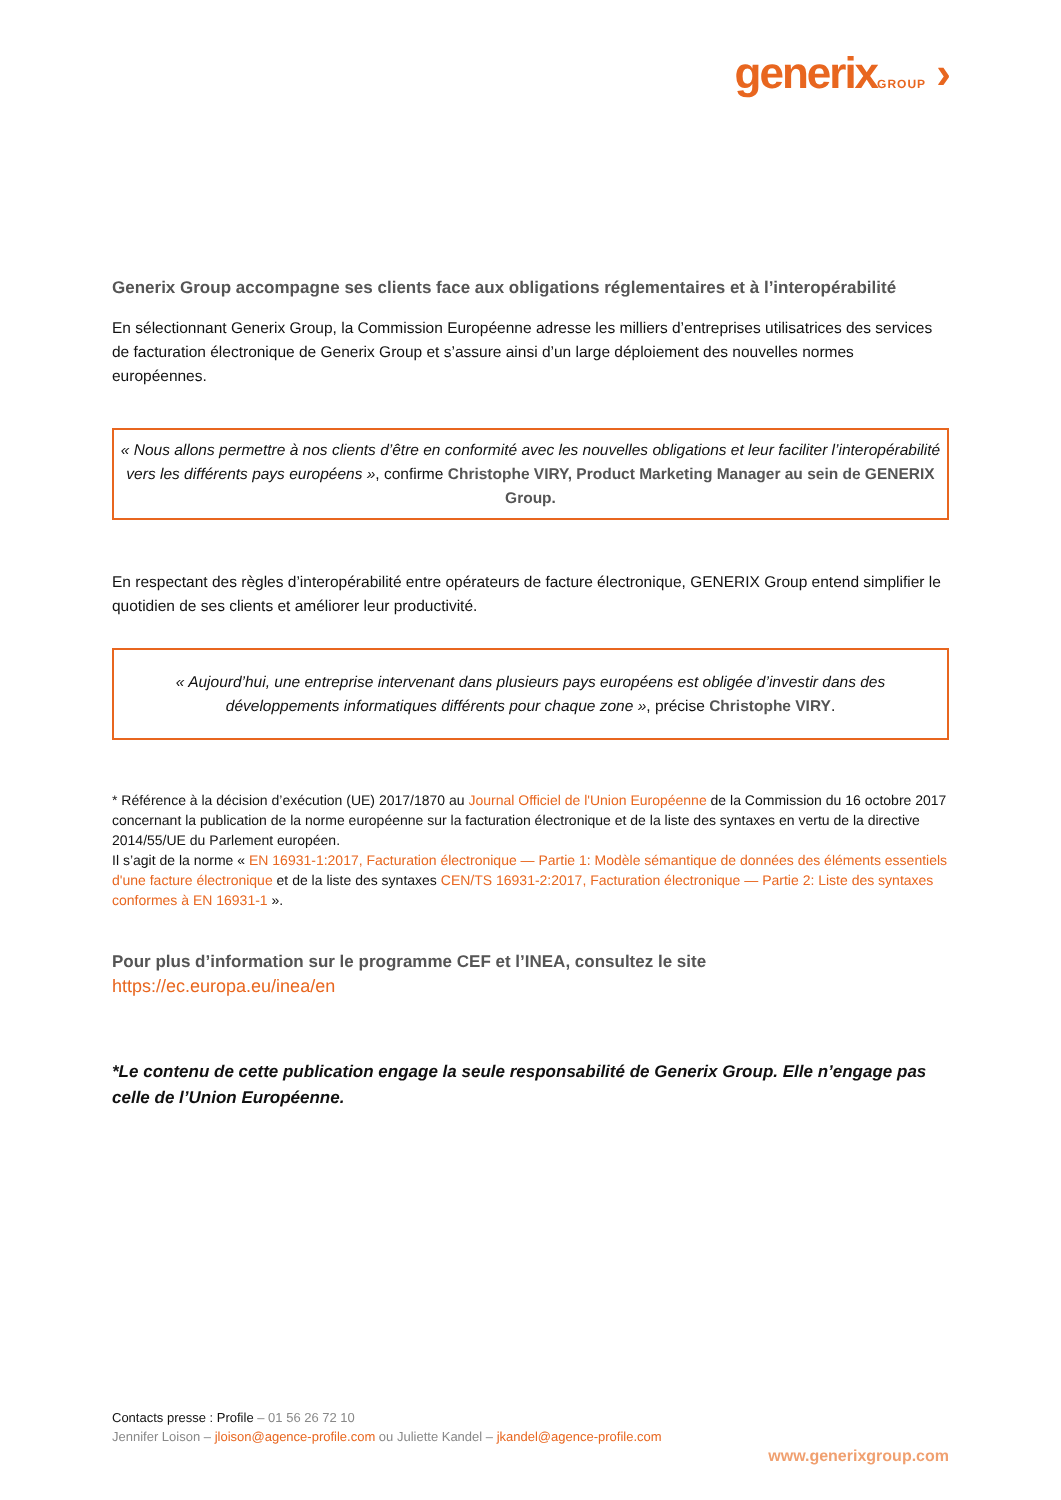generixGROUP ›
Generix Group accompagne ses clients face aux obligations réglementaires et à l’interopérabilité
En sélectionnant Generix Group, la Commission Européenne adresse les milliers d’entreprises utilisatrices des services de facturation électronique de Generix Group et s’assure ainsi d’un large déploiement des nouvelles normes européennes.
« Nous allons permettre à nos clients d’être en conformité avec les nouvelles obligations et leur faciliter l’interopérabilité vers les différents pays européens », confirme Christophe VIRY, Product Marketing Manager au sein de GENERIX Group.
En respectant des règles d’interopérabilité entre opérateurs de facture électronique, GENERIX Group entend simplifier le quotidien de ses clients et améliorer leur productivité.
« Aujourd’hui, une entreprise intervenant dans plusieurs pays européens est obligée d’investir dans des développements informatiques différents pour chaque zone », précise Christophe VIRY.
* Référence à la décision d’exécution (UE) 2017/1870 au Journal Officiel de l'Union Européenne de la Commission du 16 octobre 2017 concernant la publication de la norme européenne sur la facturation électronique et de la liste des syntaxes en vertu de la directive 2014/55/UE du Parlement européen.
Il s’agit de la norme « EN 16931-1:2017, Facturation électronique — Partie 1: Modèle sémantique de données des éléments essentiels d'une facture électronique et de la liste des syntaxes CEN/TS 16931-2:2017, Facturation électronique — Partie 2: Liste des syntaxes conformes à EN 16931-1 ».
Pour plus d’information sur le programme CEF et l’INEA, consultez le site
https://ec.europa.eu/inea/en
*Le contenu de cette publication engage la seule responsabilité de Generix Group. Elle n’engage pas celle de l’Union Européenne.
Contacts presse : Profile – 01 56 26 72 10
Jennifer Loison – jloison@agence-profile.com ou Juliette Kandel – jkandel@agence-profile.com
www.generixgroup.com